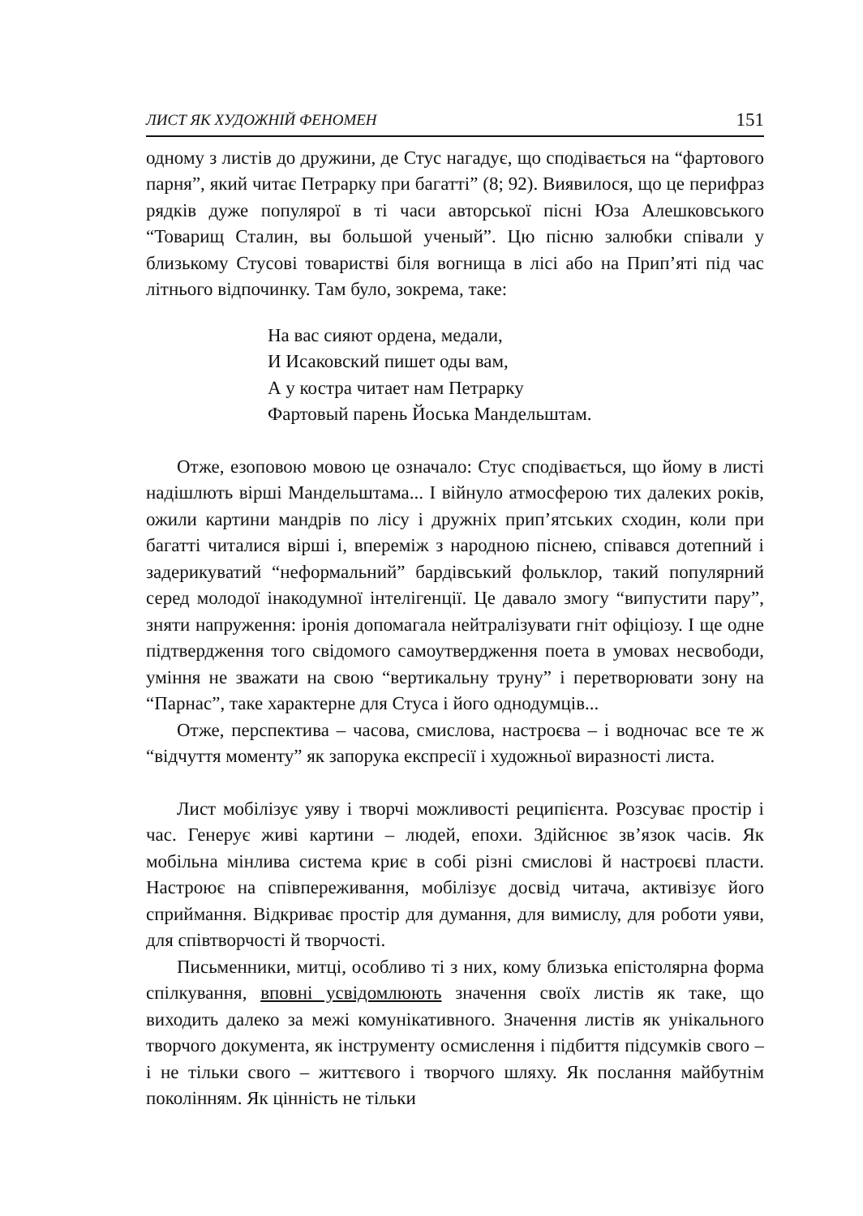ЛИСТ ЯК ХУДОЖНІЙ ФЕНОМЕН 151
одному з листів до дружини, де Стус нагадує, що сподівається на “фартового парня”, який читає Петрарку при багатті” (8; 92). Виявилося, що це перифраз рядків дуже популярої в ті часи авторської пісні Юза Алешковського “Товарищ Сталин, вы большой ученый”. Цю пісню залюбки співали у близькому Стусові товаристві біля вогнища в лісі або на Прип’яті під час літнього відпочинку. Там було, зокрема, таке:
На вас сияют ордена, медали,
И Исаковский пишет оды вам,
А у костра читает нам Петрарку
Фартовый парень Йоська Мандельштам.
Отже, езоповою мовою це означало: Стус сподівається, що йому в листі надішлють вірші Мандельштама... І війнуло атмосферою тих далеких років, ожили картини мандрів по лісу і дружніх прип’ятських сходин, коли при багатті читалися вірші і, впереміж з народною піснею, співався дотепний і задерикуватий “неформальний” бардівський фольклор, такий популярний серед молодої інакодумної інтелігенції. Це давало змогу “випустити пару”, зняти напруження: іронія допомагала нейтралізувати гніт офіціозу. І ще одне підтвердження того свідомого самоутвердження поета в умовах несвободи, уміння не зважати на свою “вертикальну труну” і перетворювати зону на “Парнас”, таке характерне для Стуса і його однодумців...
Отже, перспектива – часова, смислова, настроєва – і водночас все те ж “відчуття моменту” як запорука експресії і художньої виразності листа.
Лист мобілізує уяву і творчі можливості реципієнта. Розсуває простір і час. Генерує живі картини – людей, епохи. Здійснює зв’язок часів. Як мобільна мінлива система криє в собі різні смислові й настроєві пласти. Настроює на співпереживання, мобілізує досвід читача, активізує його сприймання. Відкриває простір для думання, для вимислу, для роботи уяви, для співтворчості й творчості.
Письменники, митці, особливо ті з них, кому близька епістолярна форма спілкування, вповні усвідомлюють значення своїх листів як таке, що виходить далеко за межі комунікативного. Значення листів як унікального творчого документа, як інструменту осмислення і підбиття підсумків свого – і не тільки свого – життєвого і творчого шляху. Як послання майбутнім поколінням. Як цінність не тільки